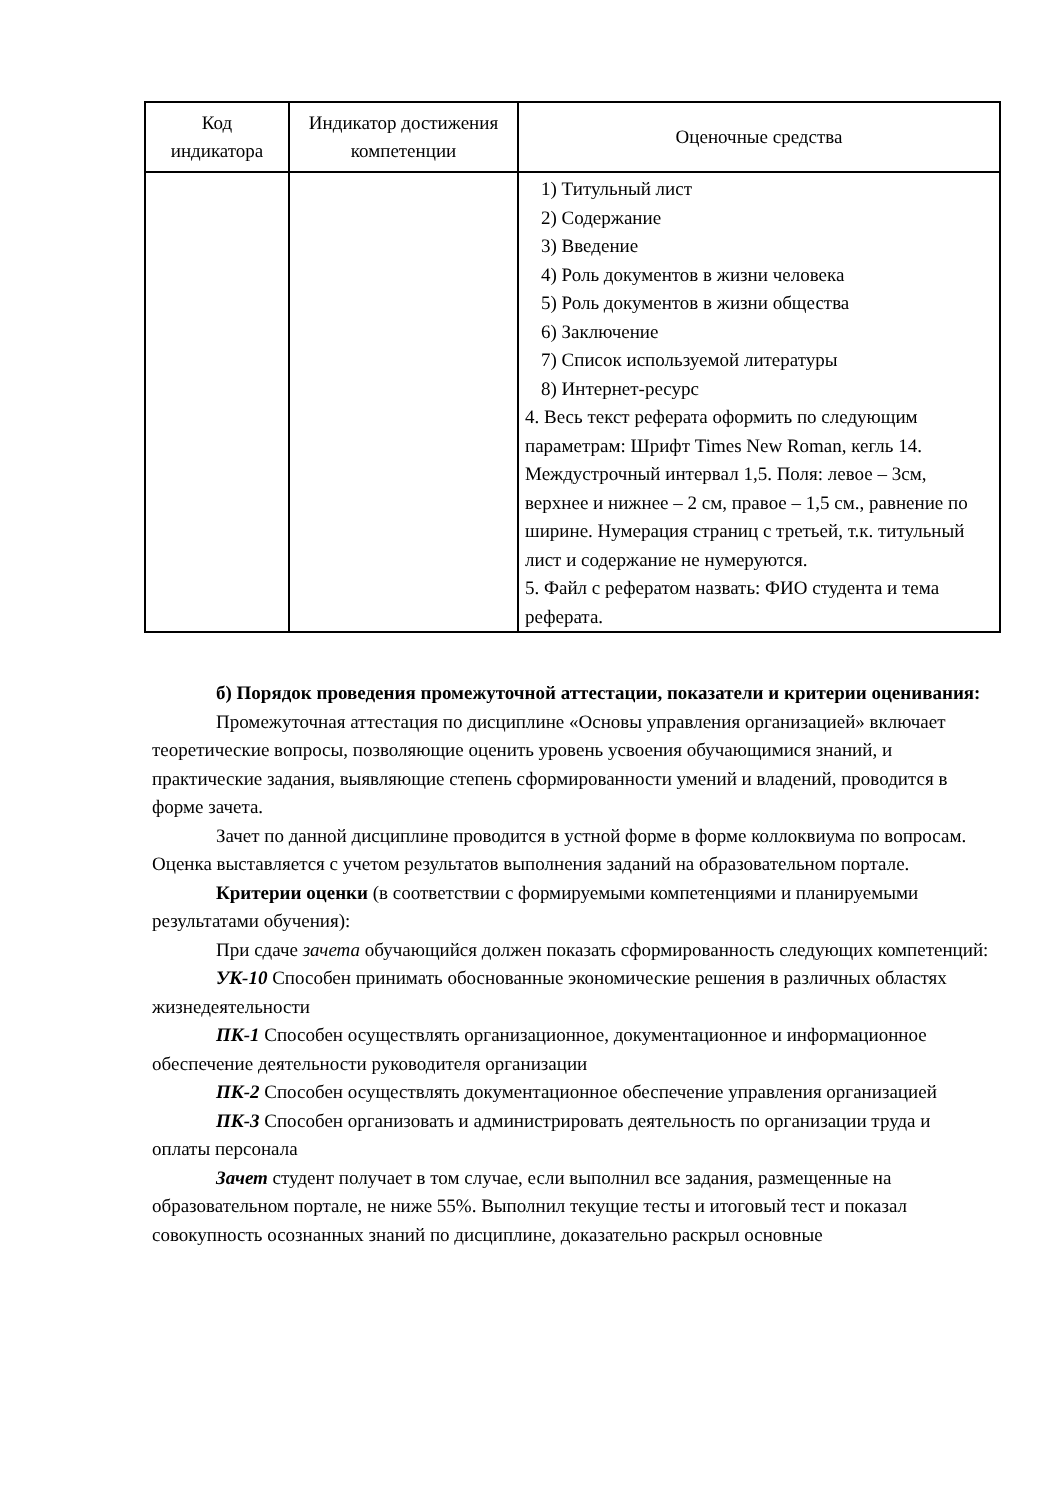| Код индикатора | Индикатор достижения компетенции | Оценочные средства |
| --- | --- | --- |
| | | 1) Титульный лист 2) Содержание 3) Введение 4) Роль документов в жизни человека 5) Роль документов в жизни общества 6) Заключение 7) Список используемой литературы 8) Интернет-ресурс 4. Весь текст реферата оформить по следующим параметрам: Шрифт Times New Roman, кегль 14. Междустрочный интервал 1,5. Поля: левое – 3см, верхнее и нижнее – 2 см, правое – 1,5 см., равнение по ширине. Нумерация страниц с третьей, т.к. титульный лист и содержание не нумеруются. 5. Файл с рефератом назвать: ФИО студента и тема реферата. |
б) Порядок проведения промежуточной аттестации, показатели и критерии оценивания:
Промежуточная аттестация по дисциплине «Основы управления организацией» включает теоретические вопросы, позволяющие оценить уровень усвоения обучающимися знаний, и практические задания, выявляющие степень сформированности умений и владений, проводится в форме зачета.
Зачет по данной дисциплине проводится в устной форме в форме коллоквиума по вопросам. Оценка выставляется с учетом результатов выполнения заданий на образовательном портале.
Критерии оценки (в соответствии с формируемыми компетенциями и планируемыми результатами обучения):
При сдаче зачета обучающийся должен показать сформированность следующих компетенций:
УК-10 Способен принимать обоснованные экономические решения в различных областях жизнедеятельности
ПК-1 Способен осуществлять организационное, документационное и информационное обеспечение деятельности руководителя организации
ПК-2 Способен осуществлять документационное обеспечение управления организацией
ПК-3 Способен организовать и администрировать деятельность по организации труда и оплаты персонала
Зачет студент получает в том случае, если выполнил все задания, размещенные на образовательном портале, не ниже 55%. Выполнил текущие тесты и итоговый тест и показал совокупность осознанных знаний по дисциплине, доказательно раскрыл основные